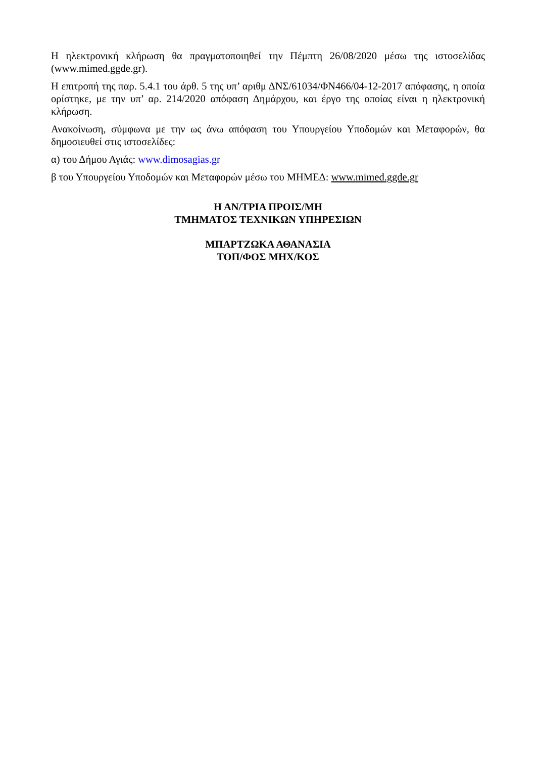Η ηλεκτρονική κλήρωση θα πραγματοποιηθεί την Πέμπτη 26/08/2020 μέσω της ιστοσελίδας (www.mimed.ggde.gr).
Η επιτροπή της παρ. 5.4.1 του άρθ. 5 της υπ’ αριθμ ΔΝΣ/61034/ΦΝ466/04-12-2017 απόφασης, η οποία ορίστηκε, με την υπ’ αρ. 214/2020 απόφαση Δημάρχου, και έργο της οποίας είναι η ηλεκτρονική κλήρωση.
Ανακοίνωση, σύμφωνα με την ως άνω απόφαση του Υπουργείου Υποδομών και Μεταφορών, θα δημοσιευθεί στις ιστοσελίδες:
α) του Δήμου Αγιάς: www.dimosagias.gr
β του Υπουργείου Υποδομών και Μεταφορών μέσω του ΜΗΜΕΔ: www.mimed.ggde.gr
Η ΑΝ/ΤΡΙΑ ΠΡΟΙΣ/ΜΗ
ΤΜΗΜΑΤΟΣ ΤΕΧΝΙΚΩΝ ΥΠΗΡΕΣΙΩΝ
ΜΠΑΡΤΖΩΚΑ ΑΘΑΝΑΣΙΑ
ΤΟΠ/ΦΟΣ ΜΗΧ/ΚΟΣ